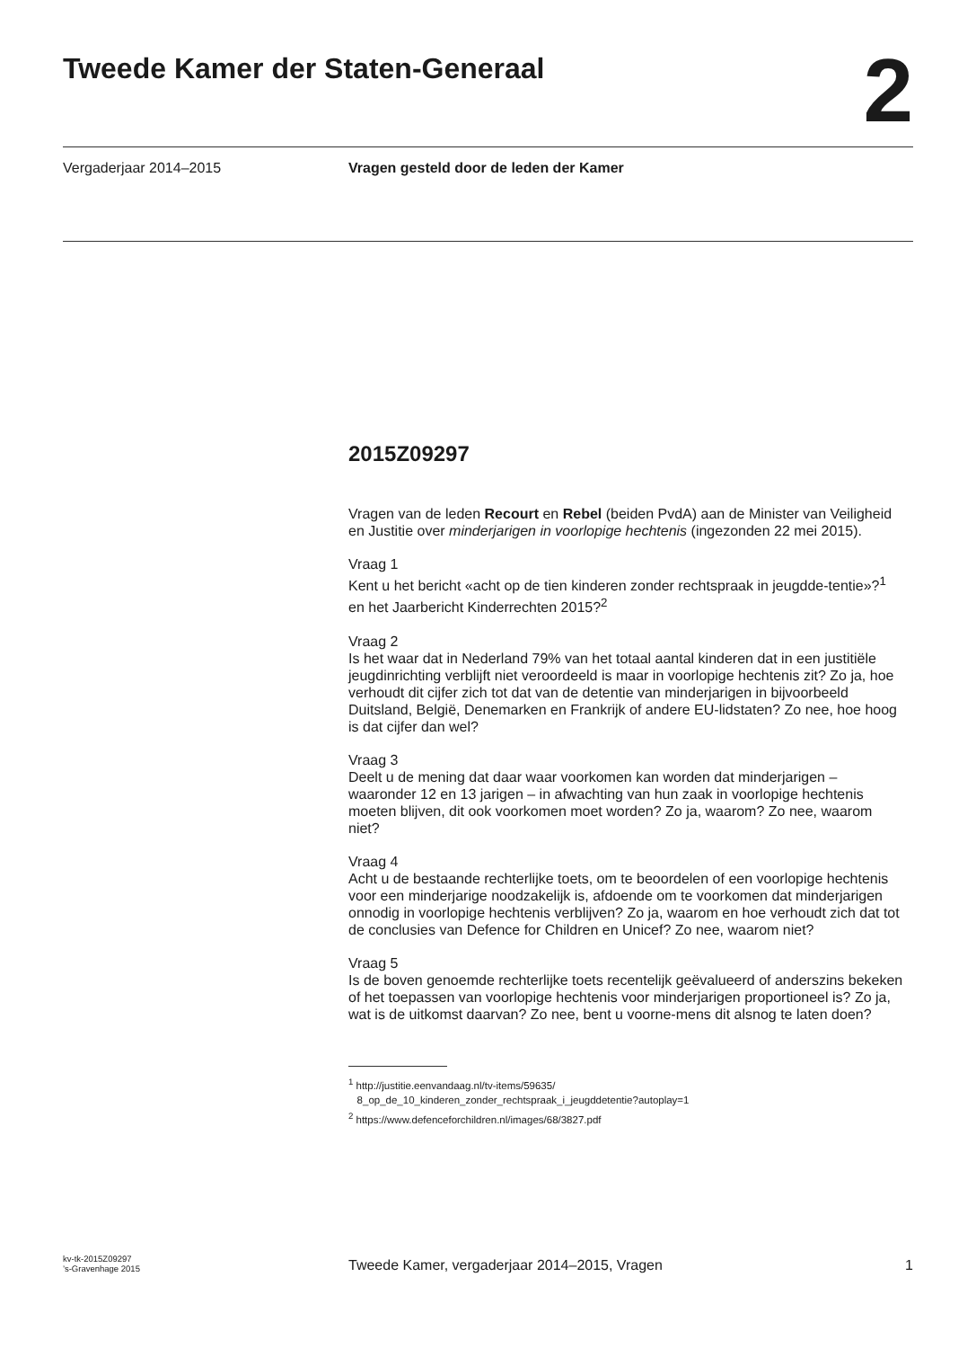Tweede Kamer der Staten-Generaal
2
Vergaderjaar 2014–2015 Vragen gesteld door de leden der Kamer
2015Z09297
Vragen van de leden Recourt en Rebel (beiden PvdA) aan de Minister van Veiligheid en Justitie over minderjarigen in voorlopige hechtenis (ingezonden 22 mei 2015).
Vraag 1
Kent u het bericht «acht op de tien kinderen zonder rechtspraak in jeugdde-tentie»?<sup>1</sup> en het Jaarbericht Kinderrechten 2015?<sup>2</sup>
Vraag 2
Is het waar dat in Nederland 79% van het totaal aantal kinderen dat in een justitiële jeugdinrichting verblijft niet veroordeeld is maar in voorlopige hechtenis zit? Zo ja, hoe verhoudt dit cijfer zich tot dat van de detentie van minderjarigen in bijvoorbeeld Duitsland, België, Denemarken en Frankrijk of andere EU-lidstaten? Zo nee, hoe hoog is dat cijfer dan wel?
Vraag 3
Deelt u de mening dat daar waar voorkomen kan worden dat minderjarigen – waaronder 12 en 13 jarigen – in afwachting van hun zaak in voorlopige hechtenis moeten blijven, dit ook voorkomen moet worden? Zo ja, waarom? Zo nee, waarom niet?
Vraag 4
Acht u de bestaande rechterlijke toets, om te beoordelen of een voorlopige hechtenis voor een minderjarige noodzakelijk is, afdoende om te voorkomen dat minderjarigen onnodig in voorlopige hechtenis verblijven? Zo ja, waarom en hoe verhoudt zich dat tot de conclusies van Defence for Children en Unicef? Zo nee, waarom niet?
Vraag 5
Is de boven genoemde rechterlijke toets recentelijk geëvalueerd of anderszins bekeken of het toepassen van voorlopige hechtenis voor minderjarigen proportioneel is? Zo ja, wat is de uitkomst daarvan? Zo nee, bent u voorne-mens dit alsnog te laten doen?
<sup>1</sup> http://justitie.eenvandaag.nl/tv-items/59635/
8_op_de_10_kinderen_zonder_rechtspraak_i_jeugddetentie?autoplay=1
<sup>2</sup> https://www.defenceforchildren.nl/images/68/3827.pdf
kv-tk-2015Z09297
’s-Gravenhage 2015
Tweede Kamer, vergaderjaar 2014–2015, Vragen
1